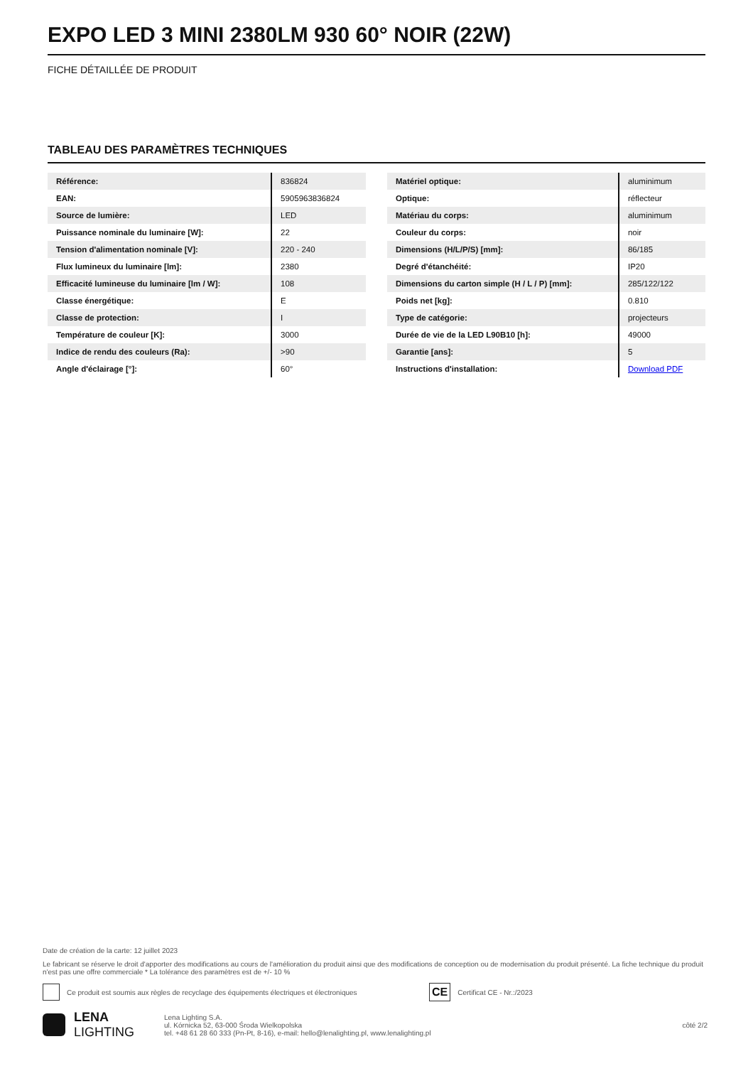EXPO LED 3 MINI 2380LM 930 60° NOIR (22W)
FICHE DÉTAILLÉE DE PRODUIT
TABLEAU DES PARAMÈTRES TECHNIQUES
| Référence: | 836824 |
| EAN: | 5905963836824 |
| Source de lumière: | LED |
| Puissance nominale du luminaire [W]: | 22 |
| Tension d'alimentation nominale [V]: | 220 - 240 |
| Flux lumineux du luminaire [lm]: | 2380 |
| Efficacité lumineuse du luminaire [lm / W]: | 108 |
| Classe énergétique: | E |
| Classe de protection: | I |
| Température de couleur [K]: | 3000 |
| Indice de rendu des couleurs (Ra): | >90 |
| Angle d'éclairage [°]: | 60° |
| Matériel optique: | aluminimum |
| Optique: | réflecteur |
| Matériau du corps: | aluminimum |
| Couleur du corps: | noir |
| Dimensions (H/L/P/S) [mm]: | 86/185 |
| Degré d'étanchéité: | IP20 |
| Dimensions du carton simple (H / L / P) [mm]: | 285/122/122 |
| Poids net [kg]: | 0.810 |
| Type de catégorie: | projecteurs |
| Durée de vie de la LED L90B10 [h]: | 49000 |
| Garantie [ans]: | 5 |
| Instructions d'installation: | Download PDF |
Date de création de la carte: 12 juillet 2023
Le fabricant se réserve le droit d'apporter des modifications au cours de l'amélioration du produit ainsi que des modifications de conception ou de modernisation du produit présenté. La fiche technique du produit n'est pas une offre commerciale * La tolérance des paramètres est de +/- 10 %
Ce produit est soumis aux règles de recyclage des équipements électriques et électroniques CE Certificat CE - Nr.:/2023
LENA
LIGHTING Lena Lighting S.A.
ul. Kórnicka 52, 63-000 Środa Wielkopolska
tel. +48 61 28 60 333 (Pn-Pt, 8-16), e-mail: hello@lenalighting.pl, www.lenalighting.pl côté 2/2